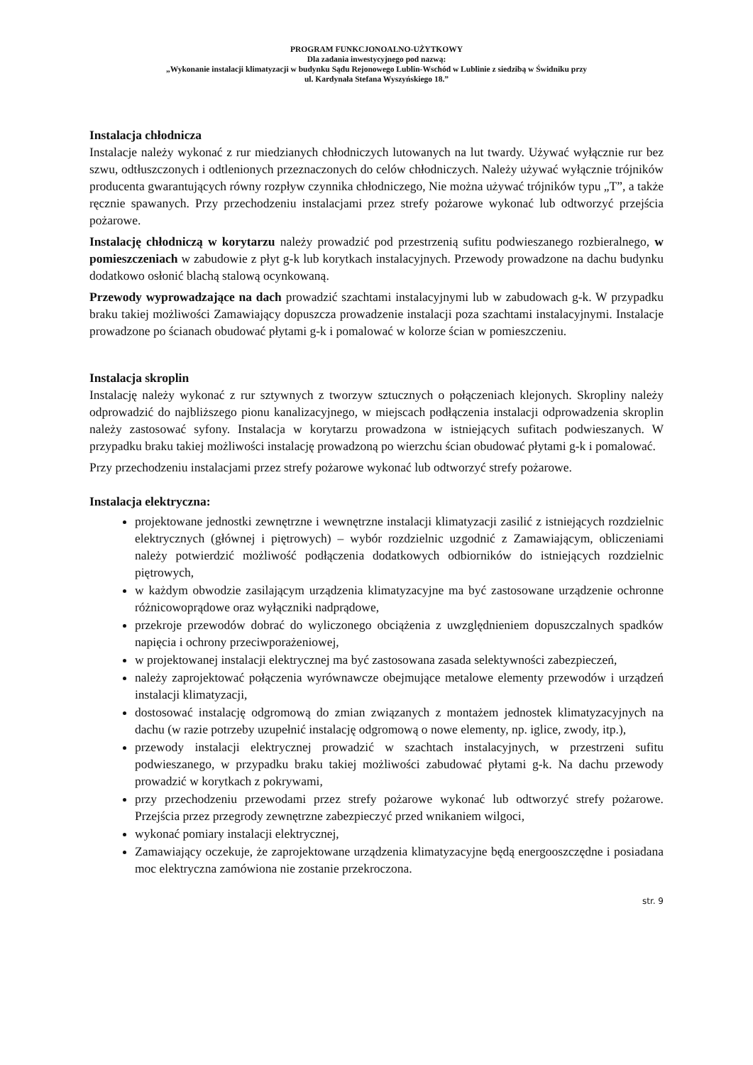PROGRAM FUNKCJONOALNO-UŻYTKOWY
Dla zadania inwestycyjnego pod nazwą:
„Wykonanie instalacji klimatyzacji w budynku Sądu Rejonowego Lublin-Wschód w Lublinie z siedzibą w Świdniku przy
ul. Kardynała Stefana Wyszyńskiego 18.”
Instalacja chłodnicza
Instalacje należy wykonać z rur miedzianych chłodniczych lutowanych na lut twardy. Używać wyłącznie rur bez szwu, odtłuszczonych i odtlenionych przeznaczonych do celów chłodniczych. Należy używać wyłącznie trójników producenta gwarantujących równy rozpływ czynnika chłodniczego, Nie można używać trójników typu „T”, a także ręcznie spawanych. Przy przechodzeniu instalacjami przez strefy pożarowe wykonać lub odtworzyć przejścia pożarowe.
Instalację chłodniczą w korytarzu należy prowadzić pod przestrzenią sufitu podwieszanego rozbieralnego, w pomieszczeniach w zabudowie z płyt g-k lub korytkach instalacyjnych. Przewody prowadzone na dachu budynku dodatkowo osłonić blachą stalową ocynkowaną.
Przewody wyprowadzające na dach prowadzić szachtami instalacyjnymi lub w zabudowach g-k. W przypadku braku takiej możliwości Zamawiający dopuszcza prowadzenie instalacji poza szachtami instalacyjnymi. Instalacje prowadzone po ścianach obudować płytami g-k i pomalować w kolorze ścian w pomieszczeniu.
Instalacja skroplin
Instalację należy wykonać z rur sztywnych z tworzyw sztucznych o połączeniach klejonych. Skropliny należy odprowadzić do najbliższego pionu kanalizacyjnego, w miejscach podłączenia instalacji odprowadzenia skroplin należy zastosować syfony. Instalacja w korytarzu prowadzona w istniejących sufitach podwieszanych. W przypadku braku takiej możliwości instalację prowadzoną po wierzchu ścian obudować płytami g-k i pomalować.
Przy przechodzeniu instalacjami przez strefy pożarowe wykonać lub odtworzyć strefy pożarowe.
Instalacja elektryczna:
projektowane jednostki zewnętrzne i wewnętrzne instalacji klimatyzacji zasilić z istniejących rozdzielnic elektrycznych (głównej i piętrowych) – wybór rozdzielnic uzgodnić z Zamawiającym, obliczeniami należy potwierdzić możliwość podłączenia dodatkowych odbiorników do istniejących rozdzielnic piętrowych,
w każdym obwodzie zasilającym urządzenia klimatyzacyjne ma być zastosowane urządzenie ochronne różnicowoprądowe oraz wyłączniki nadprądowe,
przekroje przewodów dobrać do wyliczonego obciążenia z uwzględnieniem dopuszczalnych spadków napięcia i ochrony przeciwporażeniowej,
w projektowanej instalacji elektrycznej ma być zastosowana zasada selektywności zabezpieczeń,
należy zaprojektować połączenia wyrównawcze obejmujące metalowe elementy przewodów i urządzeń instalacji klimatyzacji,
dostosować instalację odgromową do zmian związanych z montażem jednostek klimatyzacyjnych na dachu (w razie potrzeby uzupełnić instalację odgromową o nowe elementy, np. iglice, zwody, itp.),
przewody instalacji elektrycznej prowadzić w szachtach instalacyjnych, w przestrzeni sufitu podwieszanego, w przypadku braku takiej możliwości zabudować płytami g-k. Na dachu przewody prowadzić w korytkach z pokrywami,
przy przechodzeniu przewodami przez strefy pożarowe wykonać lub odtworzyć strefy pożarowe. Przejścia przez przegrody zewnętrzne zabezpieczyć przed wnikaniem wilgoci,
wykonać pomiary instalacji elektrycznej,
Zamawiający oczekuje, że zaprojektowane urządzenia klimatyzacyjne będą energooszczędne i posiadana moc elektryczna zamówiona nie zostanie przekroczona.
str. 9